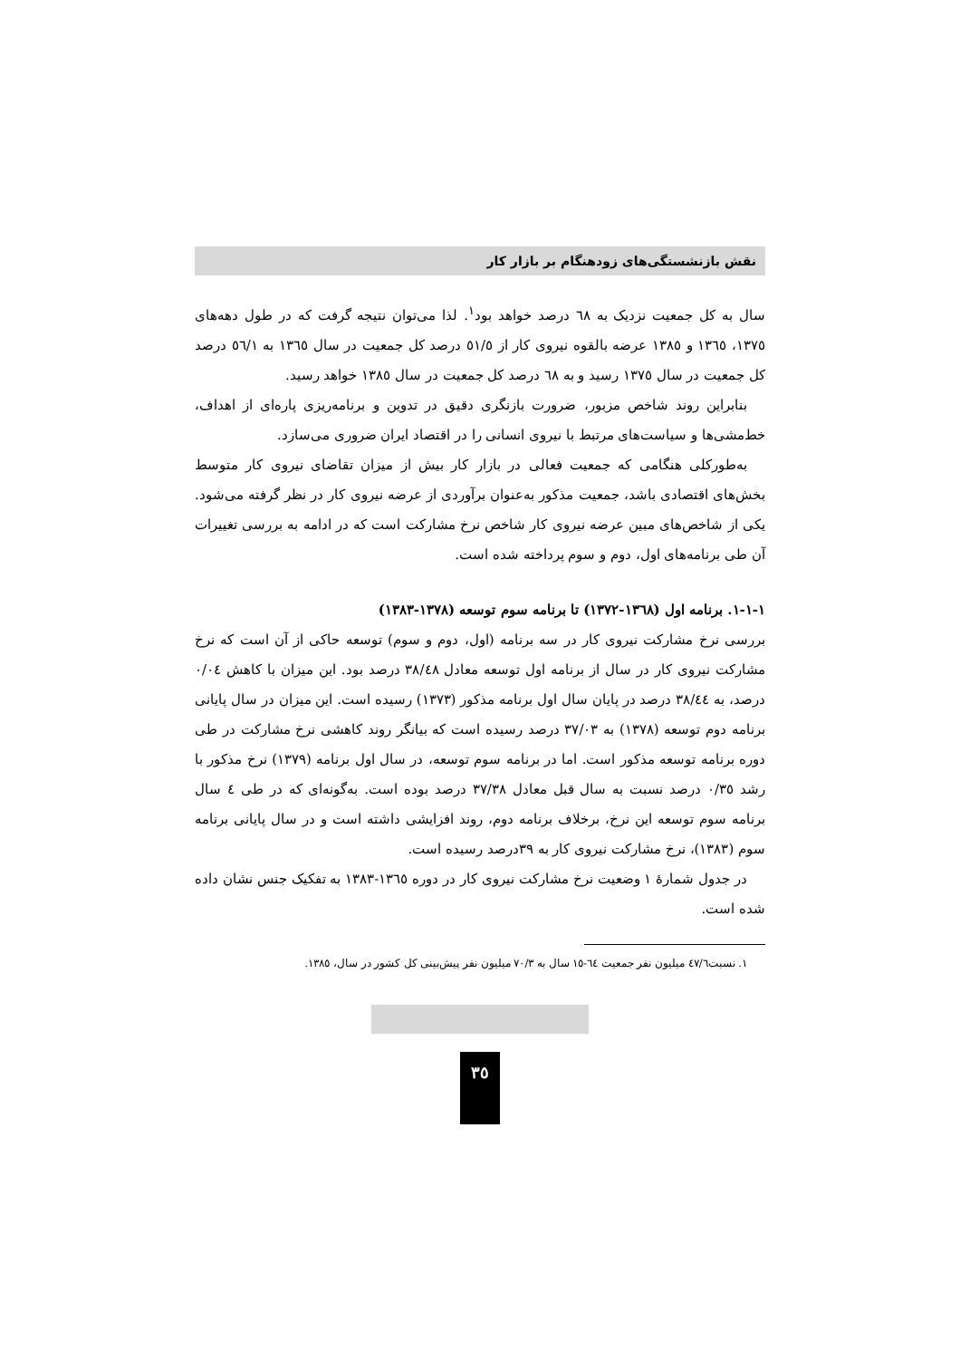نقش بازنشستگی‌های زودهنگام بر بازار کار
سال به کل جمعیت نزدیک به ٦٨ درصد خواهد بود<sup>١</sup>. لذا می‌توان نتیجه گرفت که در طول دهه‌های ١٣٧٥، ١٣٦٥ و ١٣٨٥ عرضه بالقوه نیروی کار از ٥١/٥ درصد کل جمعیت در سال ١٣٦٥ به ٥٦/١ درصد کل جمعیت در سال ١٣٧٥ رسید و به ٦٨ درصد کل جمعیت در سال ١٣٨٥ خواهد رسید.
بنابراین روند شاخص مزبور، ضرورت بازنگری دقیق در تدوین و برنامه‌ریزی پاره‌ای از اهداف، خط‌مشی‌ها و سیاست‌های مرتبط با نیروی انسانی را در اقتصاد ایران ضروری می‌سازد.
به‌طورکلی هنگامی که جمعیت فعالی در بازار کار بیش از میزان تقاضای نیروی کار متوسط بخش‌های اقتصادی باشد، جمعیت مذکور به‌عنوان برآوردی از عرضه نیروی کار در نظر گرفته می‌شود. یکی از شاخص‌های مبین عرضه نیروی کار شاخص نرخ مشارکت است که در ادامه به بررسی تغییرات آن طی برنامه‌های اول، دوم و سوم پرداخته شده است.
١-١-١. برنامه اول (١٣٦٨-١٣٧٢) تا برنامه سوم توسعه (١٣٧٨-١٣٨٣)
بررسی نرخ مشارکت نیروی کار در سه برنامه (اول، دوم و سوم) توسعه حاکی از آن است که نرخ مشارکت نیروی کار در سال از برنامه اول توسعه معادل ٣٨/٤٨ درصد بود. این میزان با کاهش ٠/٠٤ درصد، به ٣٨/٤٤ درصد در پایان سال اول برنامه مذکور (١٣٧٣) رسیده است. این میزان در سال پایانی برنامه دوم توسعه (١٣٧٨) به ٣٧/٠٣ درصد رسیده است که بیانگر روند کاهشی نرخ مشارکت در طی دوره برنامه توسعه مذکور است. اما در برنامه سوم توسعه، در سال اول برنامه (١٣٧٩) نرخ مذکور با رشد ٠/٣٥ درصد نسبت به سال قبل معادل ٣٧/٣٨ درصد بوده است. به‌گونه‌ای که در طی ٤ سال برنامه سوم توسعه این نرخ، برخلاف برنامه دوم، روند افزایشی داشته است و در سال پایانی برنامه سوم (١٣٨٣)، نرخ مشارکت نیروی کار به ٣٩درصد رسیده است.
در جدول شمارهٔ ١ وضعیت نرخ مشارکت نیروی کار در دوره ١٣٦٥-١٣٨٣ به تفکیک جنس نشان داده شده است.
١. نسبت٤٧/٦ میلیون نفر جمعیت ٦٤-١٥ سال به ٧٠/٣ میلیون نفر پیش‌بینی کل کشور در سال، ١٣٨٥.
٣٥